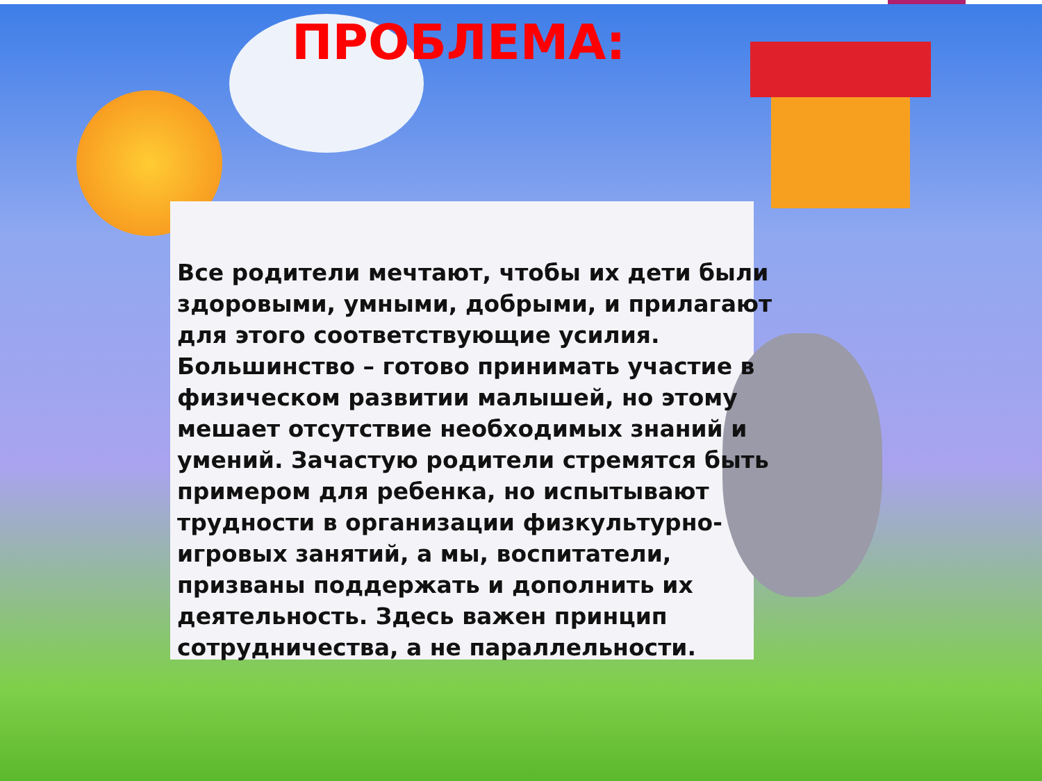ПРОБЛЕМА:
Все родители мечтают, чтобы их дети были здоровыми, умными, добрыми, и прилагают для этого соответствующие усилия. Большинство – готово принимать участие в физическом развитии малышей, но этому мешает отсутствие необходимых знаний и умений. Зачастую родители стремятся быть примером для ребенка, но испытывают трудности в организации физкультурно-игровых занятий, а мы, воспитатели, призваны поддержать и дополнить их деятельность. Здесь важен принцип сотрудничества, а не параллельности.